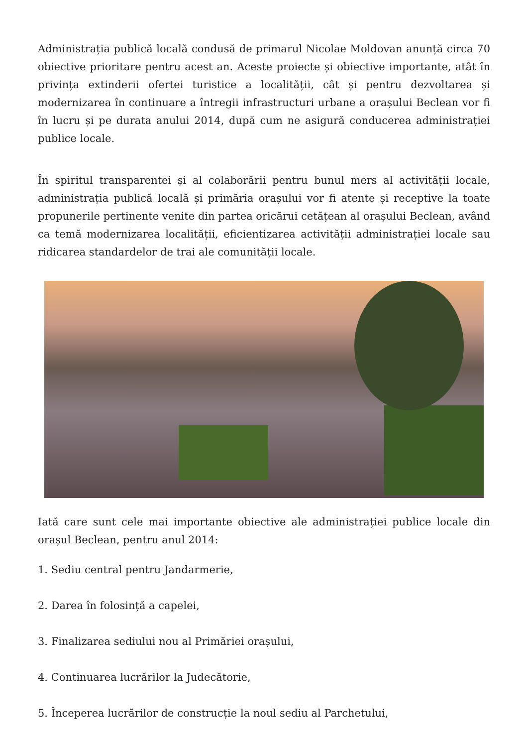Administrația publică locală condusă de primarul Nicolae Moldovan anunță circa 70 obiective prioritare pentru acest an. Aceste proiecte și obiective importante, atât în privința extinderii ofertei turistice a localității, cât și pentru dezvoltarea și modernizarea în continuare a întregii infrastructuri urbane a orașului Beclean vor fi în lucru și pe durata anului 2014, după cum ne asigură conducerea administrației publice locale.
În spiritul transparentei și al colaborării pentru bunul mers al activității locale, administrația publică locală și primăria orașului vor fi atente și receptive la toate propunerile pertinente venite din partea oricărui cetățean al orașului Beclean, având ca temă modernizarea localității, eficientizarea activității administrației locale sau ridicarea standardelor de trai ale comunității locale.
Iată care sunt cele mai importante obiective ale administrației publice locale din orașul Beclean, pentru anul 2014:
1. Sediu central pentru Jandarmerie,
2. Darea în folosință a capelei,
3. Finalizarea sediului nou al Primăriei orașului,
4. Continuarea lucrărilor la Judecătorie,
5. Începerea lucrărilor de construcție la noul sediu al Parchetului,